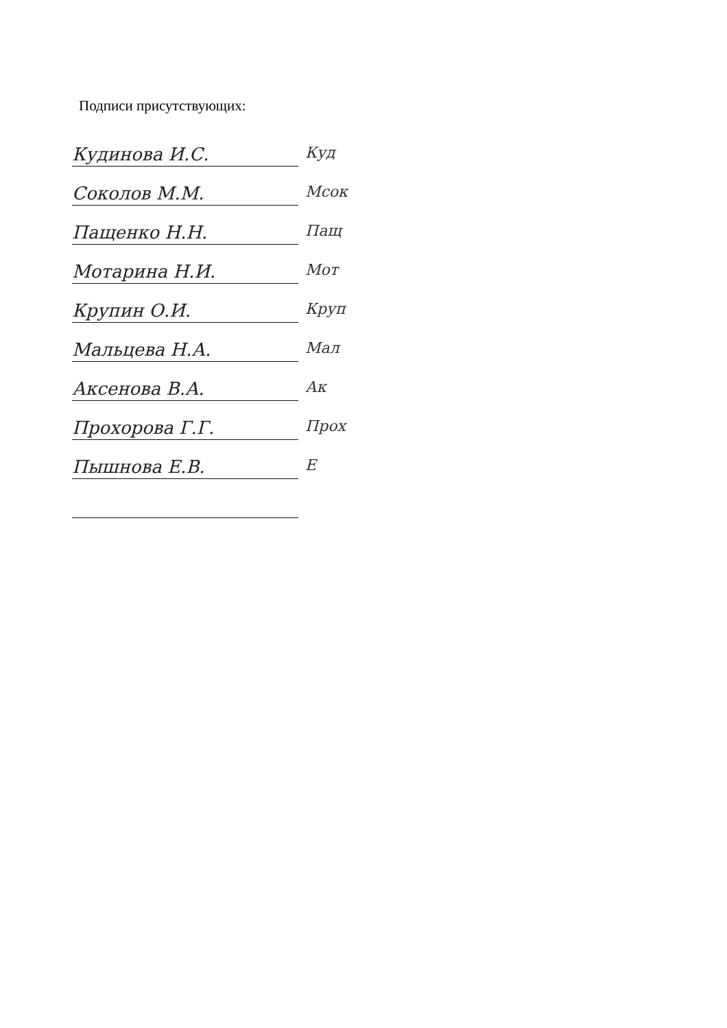Подписи присутствующих:
Кудинова И.С. Куд
Соколов М.М. Мсок
Пащенко Н.Н. Пащ
Мотарина Н.И. Мот
Крупин О.И. Круп
Мальцева Н.А. Мал
Аксенова В.А. Ак
Прохорова Г.Г. Прох
Пышнова Е.В. Е